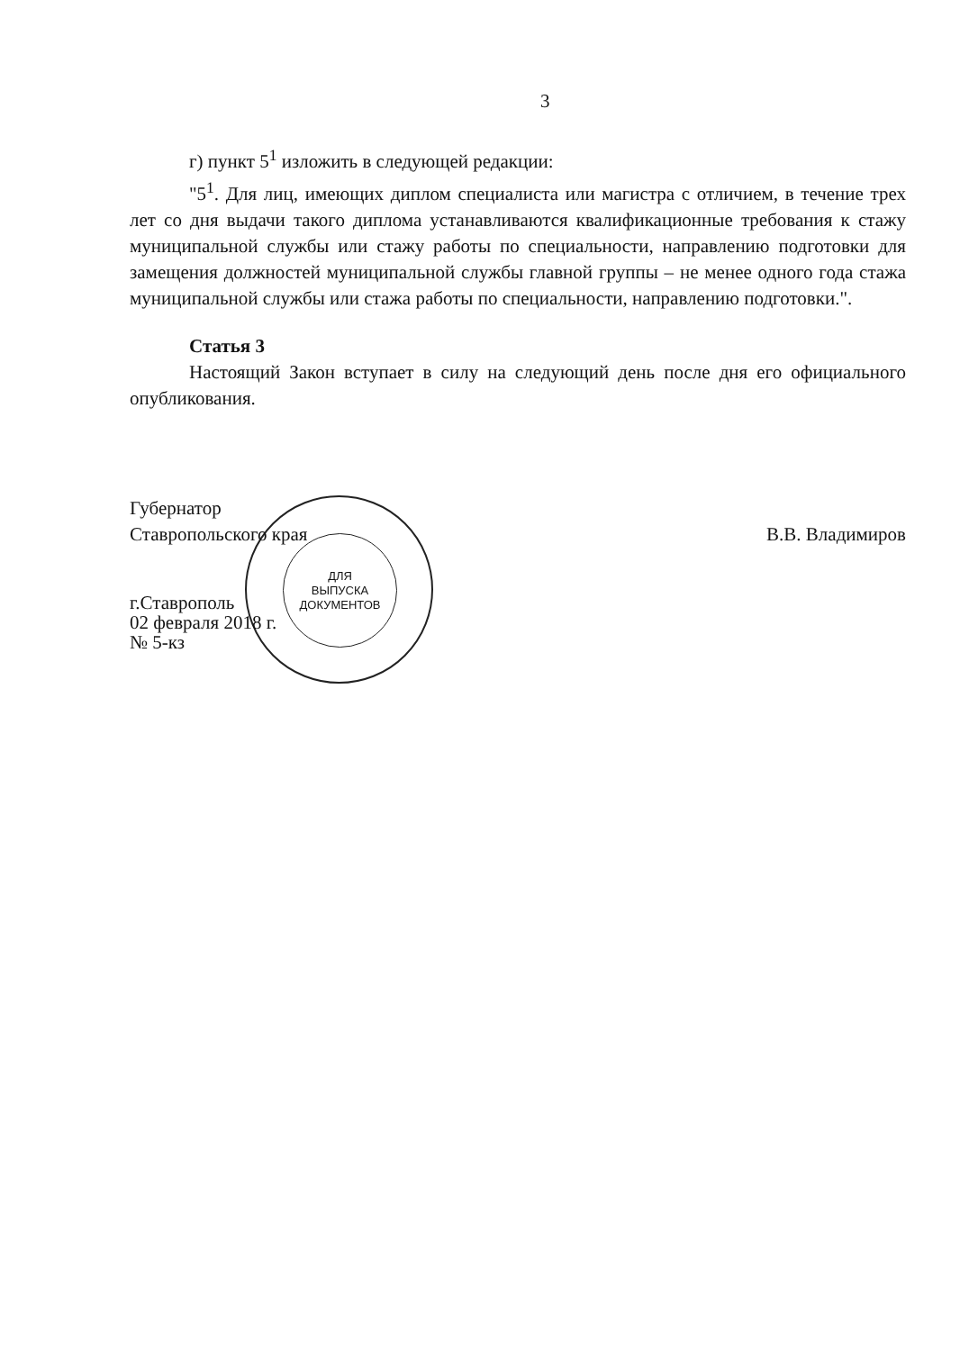3
г) пункт 5<sup>1</sup> изложить в следующей редакции:
"5<sup>1</sup>. Для лиц, имеющих диплом специалиста или магистра с отличием, в течение трех лет со дня выдачи такого диплома устанавливаются квалификационные требования к стажу муниципальной службы или стажу работы по специальности, направлению подготовки для замещения должностей муниципальной службы главной группы – не менее одного года стажа муниципальной службы или стажа работы по специальности, направлению подготовки.".
Статья 3
Настоящий Закон вступает в силу на следующий день после дня его официального опубликования.
ДЛЯ
ВЫПУСКА
ДОКУМЕНТОВ
Губернатор
Ставропольского края В.В. Владимиров
г.Ставрополь
02 февраля 2018 г.
№ 5-кз